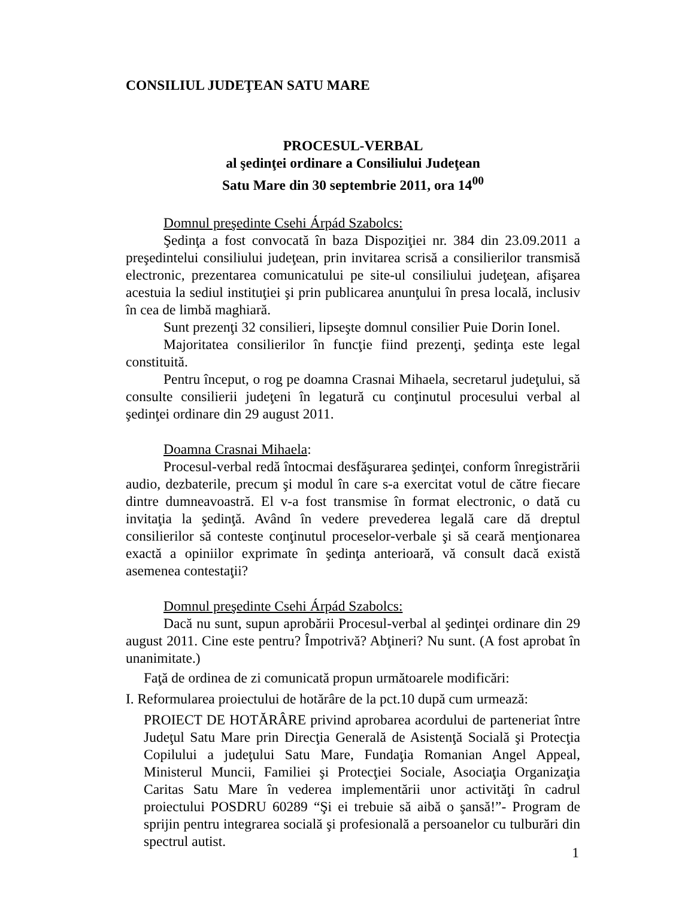CONSILIUL JUDEŢEAN SATU MARE
PROCESUL-VERBAL
al şedinţei ordinare a Consiliului Judeţean
Satu Mare din 30 septembrie 2011, ora 14<sup>00</sup>
Domnul preşedinte Csehi Árpád Szabolcs:
Şedinţa a fost convocată în baza Dispoziţiei nr. 384 din 23.09.2011 a preşedintelui consiliului judeţean, prin invitarea scrisă a consilierilor transmisă electronic, prezentarea comunicatului pe site-ul consiliului judeţean, afişarea acestuia la sediul instituţiei şi prin publicarea anunţului în presa locală, inclusiv în cea de limbă maghiară.
Sunt prezenţi 32 consilieri, lipseşte domnul consilier Puie Dorin Ionel.
Majoritatea consilierilor în funcţie fiind prezenţi, şedinţa este legal constituită.
Pentru început, o rog pe doamna Crasnai Mihaela, secretarul judeţului, să consulte consilierii judeţeni în legatură cu conţinutul procesului verbal al şedinţei ordinare din 29 august 2011.
Doamna Crasnai Mihaela:
Procesul-verbal redă întocmai desfăşurarea şedinţei, conform înregistrării audio, dezbaterile, precum şi modul în care s-a exercitat votul de către fiecare dintre dumneavoastră. El v-a fost transmise în format electronic, o dată cu invitaţia la şedinţă. Având în vedere prevederea legală care dă dreptul consilierilor să conteste conţinutul proceselor-verbale şi să ceară menţionarea exactă a opiniilor exprimate în şedinţa anterioară, vă consult dacă există asemenea contestaţii?
Domnul preşedinte Csehi Árpád Szabolcs:
Dacă nu sunt, supun aprobării Procesul-verbal al şedinţei ordinare din 29 august 2011. Cine este pentru? Împotrivă? Abţineri? Nu sunt. (A fost aprobat în unanimitate.)
Faţă de ordinea de zi comunicată propun următoarele modificări:
I. Reformularea proiectului de hotărâre de la pct.10 după cum urmează:
PROIECT DE HOTĂRÂRE privind aprobarea acordului de parteneriat între Judeţul Satu Mare prin Direcţia Generală de Asistenţă Socială şi Protecţia Copilului a judeţului Satu Mare, Fundaţia Romanian Angel Appeal, Ministerul Muncii, Familiei şi Protecţiei Sociale, Asociaţia Organizaţia Caritas Satu Mare în vederea implementării unor activităţi în cadrul proiectului POSDRU 60289 “Şi ei trebuie să aibă o şansă!”- Program de sprijin pentru integrarea socială şi profesională a persoanelor cu tulburări din spectrul autist.
1